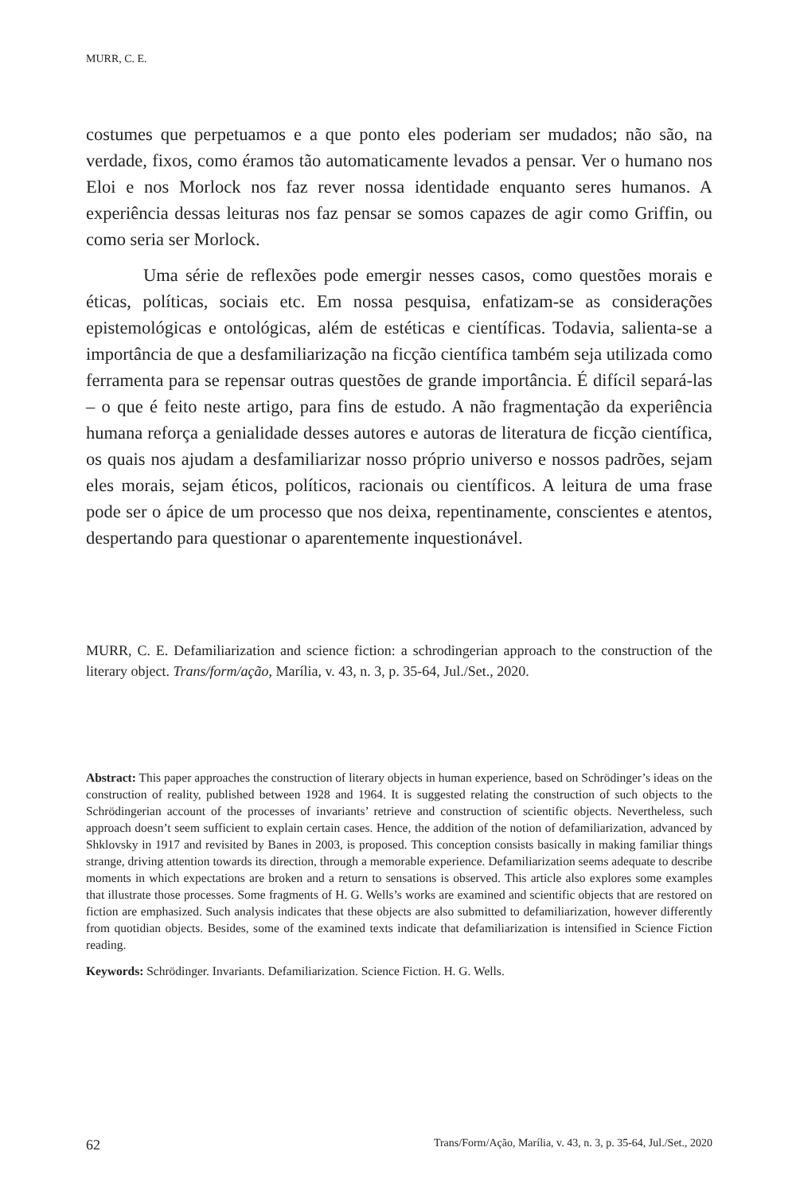MURR, C. E.
costumes que perpetuamos e a que ponto eles poderiam ser mudados; não são, na verdade, fixos, como éramos tão automaticamente levados a pensar. Ver o humano nos Eloi e nos Morlock nos faz rever nossa identidade enquanto seres humanos. A experiência dessas leituras nos faz pensar se somos capazes de agir como Griffin, ou como seria ser Morlock.
Uma série de reflexões pode emergir nesses casos, como questões morais e éticas, políticas, sociais etc. Em nossa pesquisa, enfatizam-se as considerações epistemológicas e ontológicas, além de estéticas e científicas. Todavia, salienta-se a importância de que a desfamiliarização na ficção científica também seja utilizada como ferramenta para se repensar outras questões de grande importância. É difícil separá-las – o que é feito neste artigo, para fins de estudo. A não fragmentação da experiência humana reforça a genialidade desses autores e autoras de literatura de ficção científica, os quais nos ajudam a desfamiliarizar nosso próprio universo e nossos padrões, sejam eles morais, sejam éticos, políticos, racionais ou científicos. A leitura de uma frase pode ser o ápice de um processo que nos deixa, repentinamente, conscientes e atentos, despertando para questionar o aparentemente inquestionável.
MURR, C. E. Defamiliarization and science fiction: a schrodingerian approach to the construction of the literary object. Trans/form/ação, Marília, v. 43, n. 3, p. 35-64, Jul./Set., 2020.
Abstract: This paper approaches the construction of literary objects in human experience, based on Schrödinger’s ideas on the construction of reality, published between 1928 and 1964. It is suggested relating the construction of such objects to the Schrödingerian account of the processes of invariants’ retrieve and construction of scientific objects. Nevertheless, such approach doesn’t seem sufficient to explain certain cases. Hence, the addition of the notion of defamiliarization, advanced by Shklovsky in 1917 and revisited by Banes in 2003, is proposed. This conception consists basically in making familiar things strange, driving attention towards its direction, through a memorable experience. Defamiliarization seems adequate to describe moments in which expectations are broken and a return to sensations is observed. This article also explores some examples that illustrate those processes. Some fragments of H. G. Wells’s works are examined and scientific objects that are restored on fiction are emphasized. Such analysis indicates that these objects are also submitted to defamiliarization, however differently from quotidian objects. Besides, some of the examined texts indicate that defamiliarization is intensified in Science Fiction reading.
Keywords: Schrödinger. Invariants. Defamiliarization. Science Fiction. H. G. Wells.
62 Trans/Form/Ação, Marília, v. 43, n. 3, p. 35-64, Jul./Set., 2020